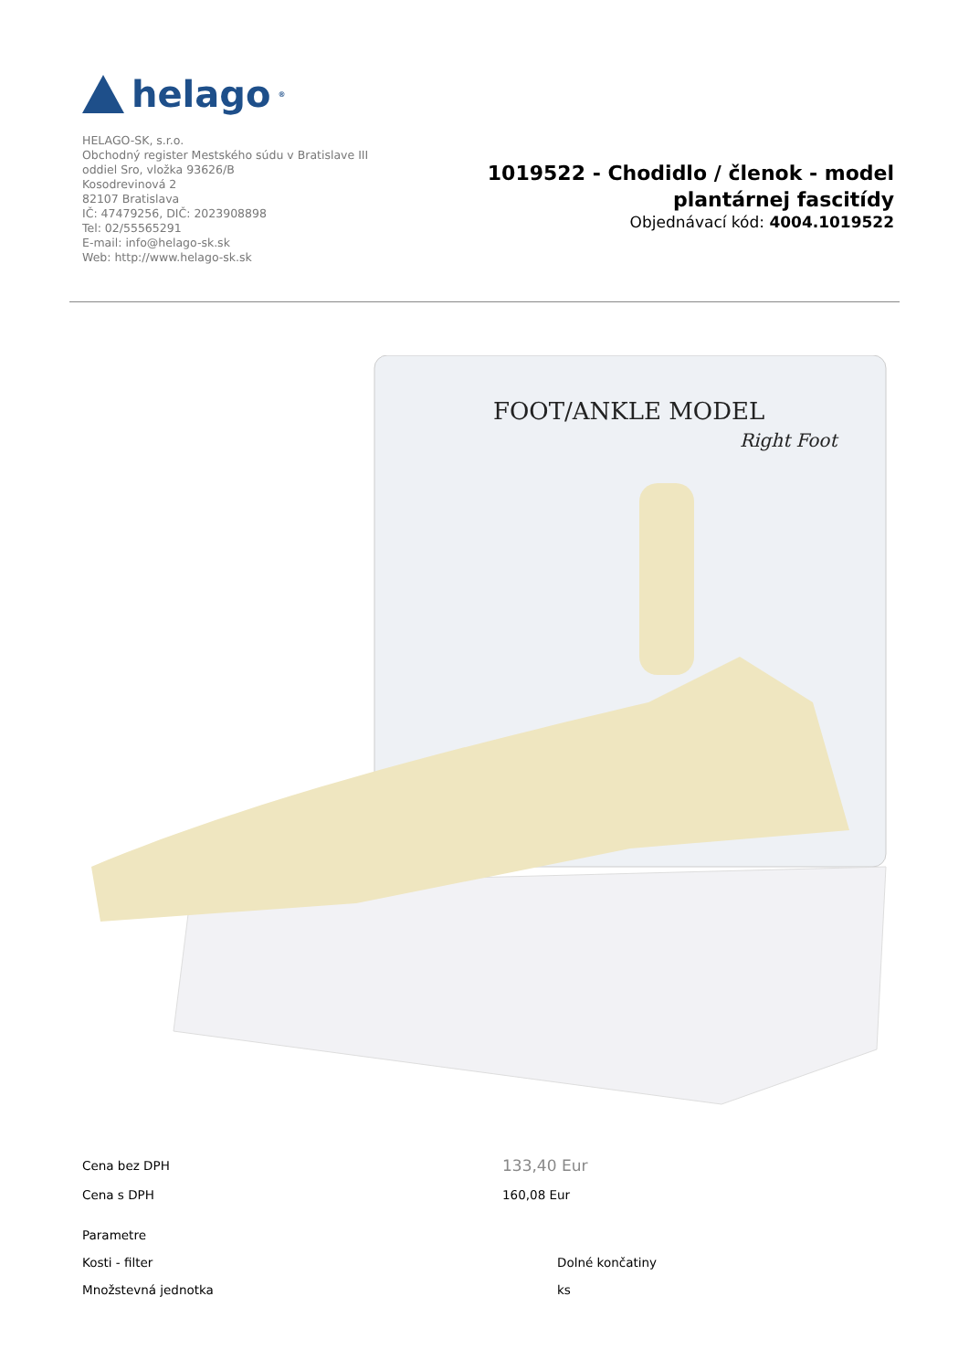helago<sup>®</sup>
HELAGO-SK, s.r.o.
Obchodný register Mestského súdu v Bratislave III
oddiel Sro, vložka 93626/B
Kosodrevinová 2
82107 Bratislava
IČ: 47479256, DIČ: 2023908898
Tel: 02/55565291
E-mail: info@helago-sk.sk
Web: http://www.helago-sk.sk
1019522 - Chodidlo / členok - model plantárnej fascitídy
Objednávací kód: 4004.1019522
FOOT/ANKLE MODEL
Right Foot
| Cena bez DPH | 133,40 Eur |
| Cena s DPH | 160,08 Eur |
| Parametre | |
| Kosti - filter | Dolné končatiny |
| Množstevná jednotka | ks |